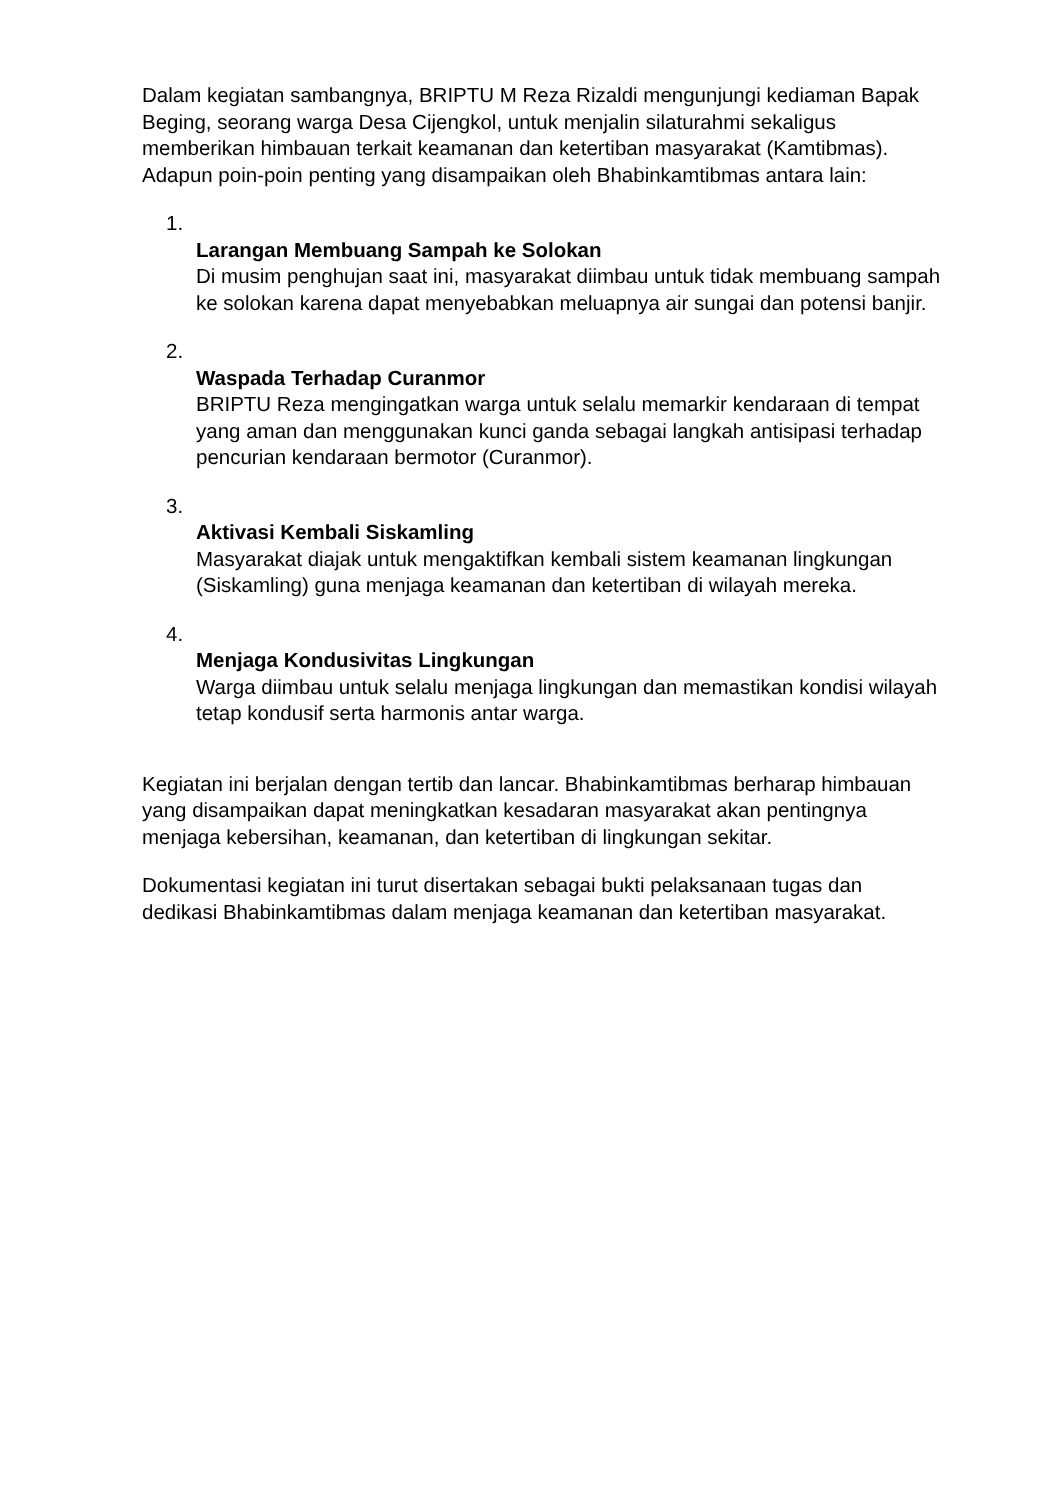Dalam kegiatan sambangnya, BRIPTU M Reza Rizaldi mengunjungi kediaman Bapak Beging, seorang warga Desa Cijengkol, untuk menjalin silaturahmi sekaligus memberikan himbauan terkait keamanan dan ketertiban masyarakat (Kamtibmas). Adapun poin-poin penting yang disampaikan oleh Bhabinkamtibmas antara lain:
1.
Larangan Membuang Sampah ke Solokan
Di musim penghujan saat ini, masyarakat diimbau untuk tidak membuang sampah ke solokan karena dapat menyebabkan meluapnya air sungai dan potensi banjir.
2.
Waspada Terhadap Curanmor
BRIPTU Reza mengingatkan warga untuk selalu memarkir kendaraan di tempat yang aman dan menggunakan kunci ganda sebagai langkah antisipasi terhadap pencurian kendaraan bermotor (Curanmor).
3.
Aktivasi Kembali Siskamling
Masyarakat diajak untuk mengaktifkan kembali sistem keamanan lingkungan (Siskamling) guna menjaga keamanan dan ketertiban di wilayah mereka.
4.
Menjaga Kondusivitas Lingkungan
Warga diimbau untuk selalu menjaga lingkungan dan memastikan kondisi wilayah tetap kondusif serta harmonis antar warga.
Kegiatan ini berjalan dengan tertib dan lancar. Bhabinkamtibmas berharap himbauan yang disampaikan dapat meningkatkan kesadaran masyarakat akan pentingnya menjaga kebersihan, keamanan, dan ketertiban di lingkungan sekitar.
Dokumentasi kegiatan ini turut disertakan sebagai bukti pelaksanaan tugas dan dedikasi Bhabinkamtibmas dalam menjaga keamanan dan ketertiban masyarakat.